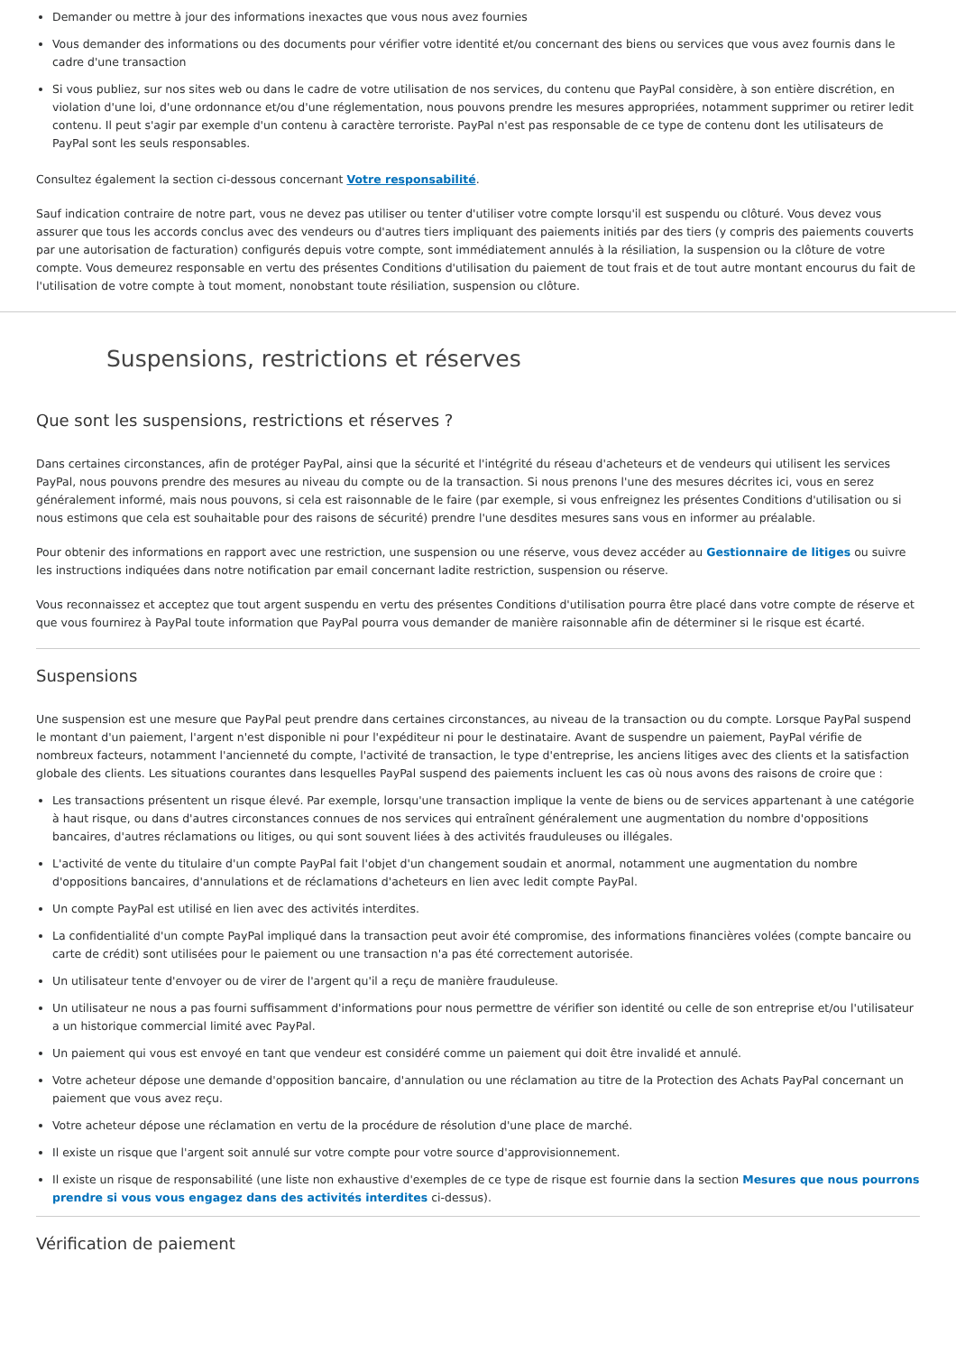Demander ou mettre à jour des informations inexactes que vous nous avez fournies
Vous demander des informations ou des documents pour vérifier votre identité et/ou concernant des biens ou services que vous avez fournis dans le cadre d'une transaction
Si vous publiez, sur nos sites web ou dans le cadre de votre utilisation de nos services, du contenu que PayPal considère, à son entière discrétion, en violation d'une loi, d'une ordonnance et/ou d'une réglementation, nous pouvons prendre les mesures appropriées, notamment supprimer ou retirer ledit contenu. Il peut s'agir par exemple d'un contenu à caractère terroriste. PayPal n'est pas responsable de ce type de contenu dont les utilisateurs de PayPal sont les seuls responsables.
Consultez également la section ci-dessous concernant Votre responsabilité.
Sauf indication contraire de notre part, vous ne devez pas utiliser ou tenter d'utiliser votre compte lorsqu'il est suspendu ou clôturé. Vous devez vous assurer que tous les accords conclus avec des vendeurs ou d'autres tiers impliquant des paiements initiés par des tiers (y compris des paiements couverts par une autorisation de facturation) configurés depuis votre compte, sont immédiatement annulés à la résiliation, la suspension ou la clôture de votre compte. Vous demeurez responsable en vertu des présentes Conditions d'utilisation du paiement de tout frais et de tout autre montant encourus du fait de l'utilisation de votre compte à tout moment, nonobstant toute résiliation, suspension ou clôture.
Suspensions, restrictions et réserves
Que sont les suspensions, restrictions et réserves ?
Dans certaines circonstances, afin de protéger PayPal, ainsi que la sécurité et l'intégrité du réseau d'acheteurs et de vendeurs qui utilisent les services PayPal, nous pouvons prendre des mesures au niveau du compte ou de la transaction. Si nous prenons l'une des mesures décrites ici, vous en serez généralement informé, mais nous pouvons, si cela est raisonnable de le faire (par exemple, si vous enfreignez les présentes Conditions d'utilisation ou si nous estimons que cela est souhaitable pour des raisons de sécurité) prendre l'une desdites mesures sans vous en informer au préalable.
Pour obtenir des informations en rapport avec une restriction, une suspension ou une réserve, vous devez accéder au Gestionnaire de litiges ou suivre les instructions indiquées dans notre notification par email concernant ladite restriction, suspension ou réserve.
Vous reconnaissez et acceptez que tout argent suspendu en vertu des présentes Conditions d'utilisation pourra être placé dans votre compte de réserve et que vous fournirez à PayPal toute information que PayPal pourra vous demander de manière raisonnable afin de déterminer si le risque est écarté.
Suspensions
Une suspension est une mesure que PayPal peut prendre dans certaines circonstances, au niveau de la transaction ou du compte. Lorsque PayPal suspend le montant d'un paiement, l'argent n'est disponible ni pour l'expéditeur ni pour le destinataire. Avant de suspendre un paiement, PayPal vérifie de nombreux facteurs, notamment l'ancienneté du compte, l'activité de transaction, le type d'entreprise, les anciens litiges avec des clients et la satisfaction globale des clients. Les situations courantes dans lesquelles PayPal suspend des paiements incluent les cas où nous avons des raisons de croire que :
Les transactions présentent un risque élevé. Par exemple, lorsqu'une transaction implique la vente de biens ou de services appartenant à une catégorie à haut risque, ou dans d'autres circonstances connues de nos services qui entraînent généralement une augmentation du nombre d'oppositions bancaires, d'autres réclamations ou litiges, ou qui sont souvent liées à des activités frauduleuses ou illégales.
L'activité de vente du titulaire d'un compte PayPal fait l'objet d'un changement soudain et anormal, notamment une augmentation du nombre d'oppositions bancaires, d'annulations et de réclamations d'acheteurs en lien avec ledit compte PayPal.
Un compte PayPal est utilisé en lien avec des activités interdites.
La confidentialité d'un compte PayPal impliqué dans la transaction peut avoir été compromise, des informations financières volées (compte bancaire ou carte de crédit) sont utilisées pour le paiement ou une transaction n'a pas été correctement autorisée.
Un utilisateur tente d'envoyer ou de virer de l'argent qu'il a reçu de manière frauduleuse.
Un utilisateur ne nous a pas fourni suffisamment d'informations pour nous permettre de vérifier son identité ou celle de son entreprise et/ou l'utilisateur a un historique commercial limité avec PayPal.
Un paiement qui vous est envoyé en tant que vendeur est considéré comme un paiement qui doit être invalidé et annulé.
Votre acheteur dépose une demande d'opposition bancaire, d'annulation ou une réclamation au titre de la Protection des Achats PayPal concernant un paiement que vous avez reçu.
Votre acheteur dépose une réclamation en vertu de la procédure de résolution d'une place de marché.
Il existe un risque que l'argent soit annulé sur votre compte pour votre source d'approvisionnement.
Il existe un risque de responsabilité (une liste non exhaustive d'exemples de ce type de risque est fournie dans la section Mesures que nous pourrons prendre si vous vous engagez dans des activités interdites ci-dessus).
Vérification de paiement